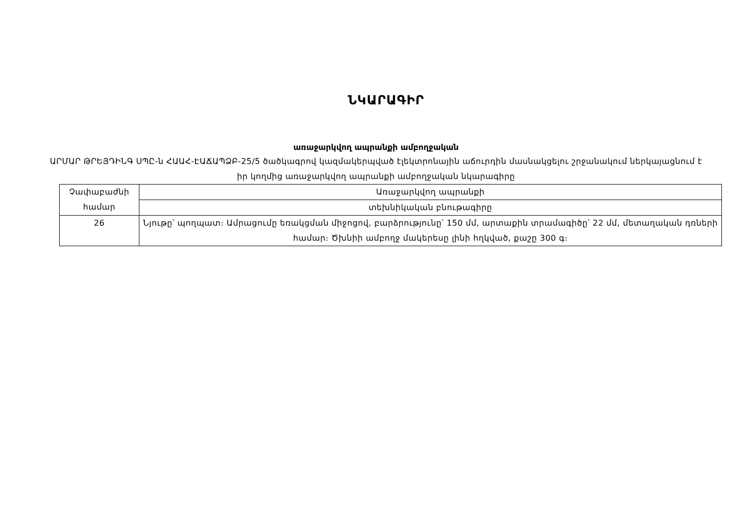ՆԿԱՐԱԳԻՐ
առաջարկվող ապրանքի ամբողջական
ԱՐՄԱՐ ԹՐԵՅԴԻՆԳ ՍՊԸ-ն ՀԱԱՀ-ԷԱՃԱՊՁԲ-25/5 ծածկագրով կազմակերպված էլեկտրոնային աճուրդին մասնակցելու շրջանակում ներկայացնում է իր կողմից առաջարկվող ապրանքի ամբողջական նկարագիրը
| Չափաբաժնի համար | Առաջարկվող ապրանքի |
| | տեխնիկական բնութագիրը |
| 26 | Նյութը՝ պողպատ։ Ամրացումը եռակցման միջոցով, բարձրությունը՝ 150 մմ, արտաքին տրամագիծը՝ 22 մմ, մետաղական դռների համար։ Ծխնիի ամբողջ մակերեսը լինի հղկված, քաշը 300 գ։ |